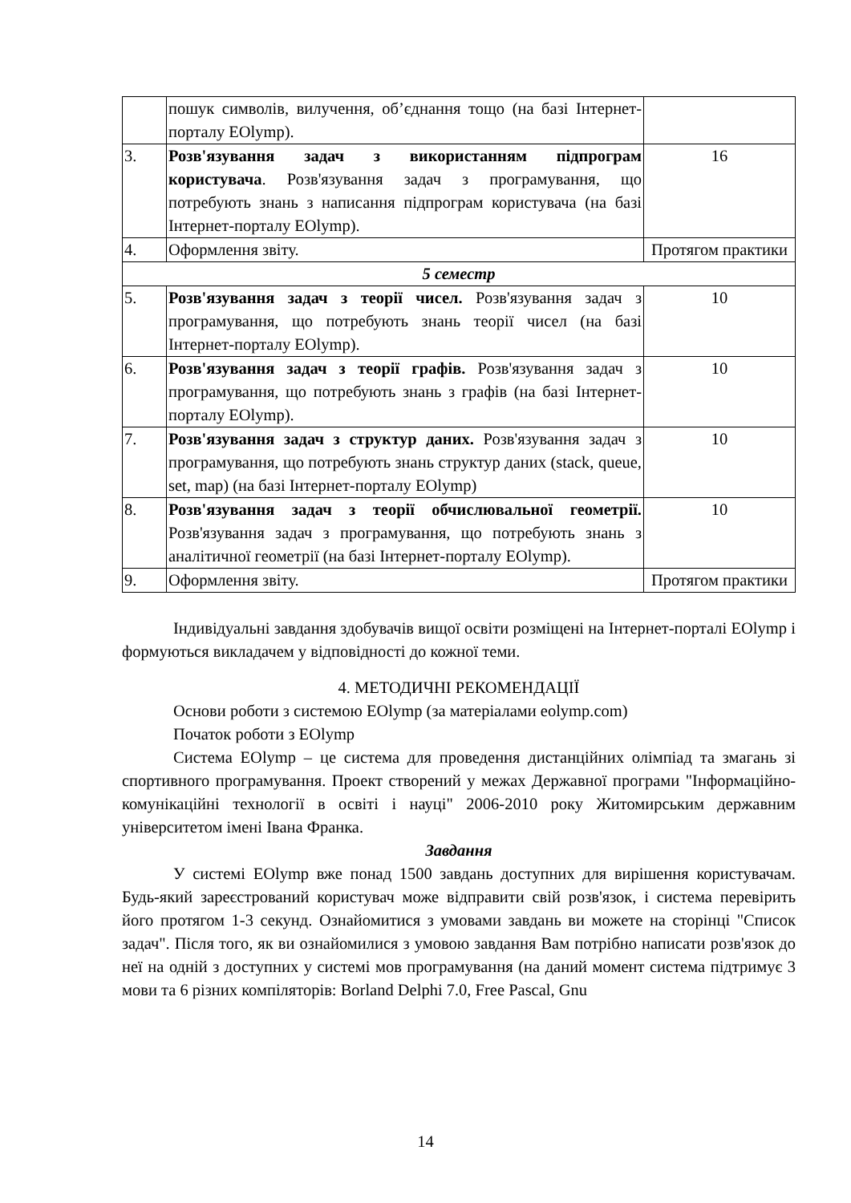| | пошук символів, вилучення, об’єднання тощо (на базі Інтернет-порталу EOlymp). | |
| 3. | Розв'язування задач з використанням підпрограм користувача . Розв'язування задач з програмування, що потребують знань з написання підпрограм користувача (на базі Інтернет-порталу EOlymp). | 16 |
| 4. | Оформлення звіту. | Протягом практики |
| 5 семестр | | |
| 5. | Розв'язування задач з теорії чисел. Розв'язування задач з програмування, що потребують знань теорії чисел (на базі Інтернет-порталу EOlymp). | 10 |
| 6. | Розв'язування задач з теорії графів. Розв'язування задач з програмування, що потребують знань з графів (на базі Інтернет-порталу EOlymp). | 10 |
| 7. | Розв'язування задач з структур даних. Розв'язування задач з програмування, що потребують знань структур даних (stack, queue, set, map) (на базі Інтернет-порталу EOlymp) | 10 |
| 8. | Розв'язування задач з теорії обчислювальної геометрії. Розв'язування задач з програмування, що потребують знань з аналітичної геометрії (на базі Інтернет-порталу EOlymp). | 10 |
| 9. | Оформлення звіту. | Протягом практики |
Індивідуальні завдання здобувачів вищої освіти розміщені на Інтернет-порталі EOlymp і формуються викладачем у відповідності до кожної теми.
4. МЕТОДИЧНІ РЕКОМЕНДАЦІЇ
Основи роботи з системою EOlymp (за матеріалами eolymp.com)
Початок роботи з EOlymp
Система EOlymp – це система для проведення дистанційних олімпіад та змагань зі спортивного програмування. Проект створений у межах Державної програми "Інформаційно-комунікаційні технології в освіті і науці" 2006-2010 року Житомирським державним університетом імені Івана Франка.
Завдання
У системі EOlymp вже понад 1500 завдань доступних для вирішення користувачам. Будь-який зареєстрований користувач може відправити свій розв'язок, і система перевірить його протягом 1-3 секунд. Ознайомитися з умовами завдань ви можете на сторінці "Список задач". Після того, як ви ознайомилися з умовою завдання Вам потрібно написати розв'язок до неї на одній з доступних у системі мов програмування (на даний момент система підтримує 3 мови та 6 різних компіляторів: Borland Delphi 7.0, Free Pascal, Gnu
14